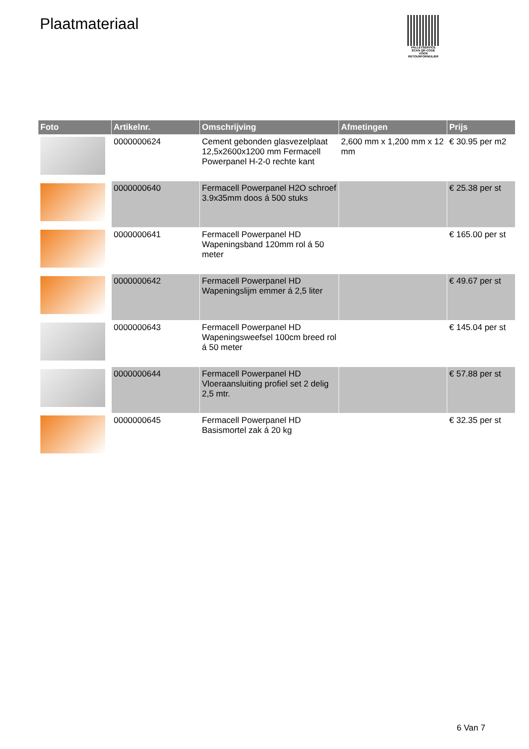Plaatmateriaal
PALLETSERVICE
SCAN QR-CODE VOOR RETOURFORMULIER
| Foto | Artikelnr. | Omschrijving | Afmetingen | Prijs |
| --- | --- | --- | --- | --- |
| | 0000000624 | Cement gebonden glasvezelplaat 12,5x2600x1200 mm Fermacell Powerpanel H-2-0 rechte kant | 2,600 mm x 1,200 mm x 12 mm | € 30.95 per m2 |
| | 0000000640 | Fermacell Powerpanel H2O schroef 3.9x35mm doos á 500 stuks | | € 25.38 per st |
| | 0000000641 | Fermacell Powerpanel HD Wapeningsband 120mm rol á 50 meter | | € 165.00 per st |
| | 0000000642 | Fermacell Powerpanel HD Wapeningslijm emmer á 2,5 liter | | € 49.67 per st |
| | 0000000643 | Fermacell Powerpanel HD Wapeningsweefsel 100cm breed rol á 50 meter | | € 145.04 per st |
| | 0000000644 | Fermacell Powerpanel HD Vloeraansluiting profiel set 2 delig 2,5 mtr. | | € 57.88 per st |
| | 0000000645 | Fermacell Powerpanel HD Basismortel zak á 20 kg | | € 32.35 per st |
6 Van 7